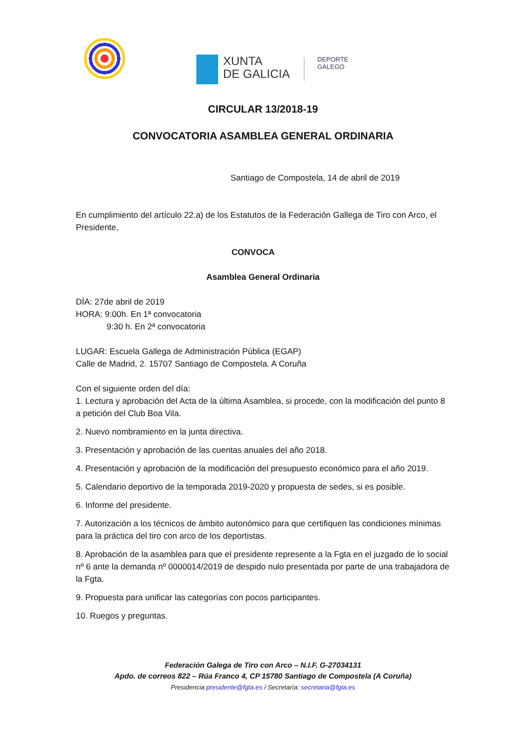XUNTA
DE GALICIA
DEPORTE
GALEGO
CIRCULAR 13/2018-19
CONVOCATORIA ASAMBLEA GENERAL ORDINARIA
Santiago de Compostela, 14 de abril de 2019
En cumplimiento del artículo 22.a) de los Estatutos de la Federación Gallega de Tiro con Arco, el Presidente,
CONVOCA
Asamblea General Ordinaria
DÍA: 27de abril de 2019
HORA: 9:00h. En 1ª convocatoria
9:30 h. En 2ª convocatoria
LUGAR: Escuela Gallega de Administración Pública (EGAP)
Calle de Madrid, 2. 15707 Santiago de Compostela. A Coruña
Con el siguiente orden del día:
1. Lectura y aprobación del Acta de la última Asamblea, si procede, con la modificación del punto 8 a petición del Club Boa Vila.
2. Nuevo nombramiento en la junta directiva.
3. Presentación y aprobación de las cuentas anuales del año 2018.
4. Presentación y aprobación de la modificación del presupuesto económico para el año 2019.
5. Calendario deportivo de la temporada 2019-2020 y propuesta de sedes, si es posible.
6. Informe del presidente.
7. Autorización a los técnicos de ámbito autonómico para que certifiquen las condiciones mínimas para la práctica del tiro con arco de los deportistas.
8. Aprobación de la asamblea para que el presidente represente a la Fgta en el juzgado de lo social nº 6 ante la demanda nº 0000014/2019 de despido nulo presentada por parte de una trabajadora de la Fgta.
9. Propuesta para unificar las categorías con pocos participantes.
10. Ruegos y preguntas.
Federación Galega de Tiro con Arco – N.I.F. G-27034131
Apdo. de correos 822 – Rúa Franco 4, CP 15780 Santiago de Compostela (A Coruña)
Presidencia:presidente@fgta.es / Secretaría: secretaria@fgta.es